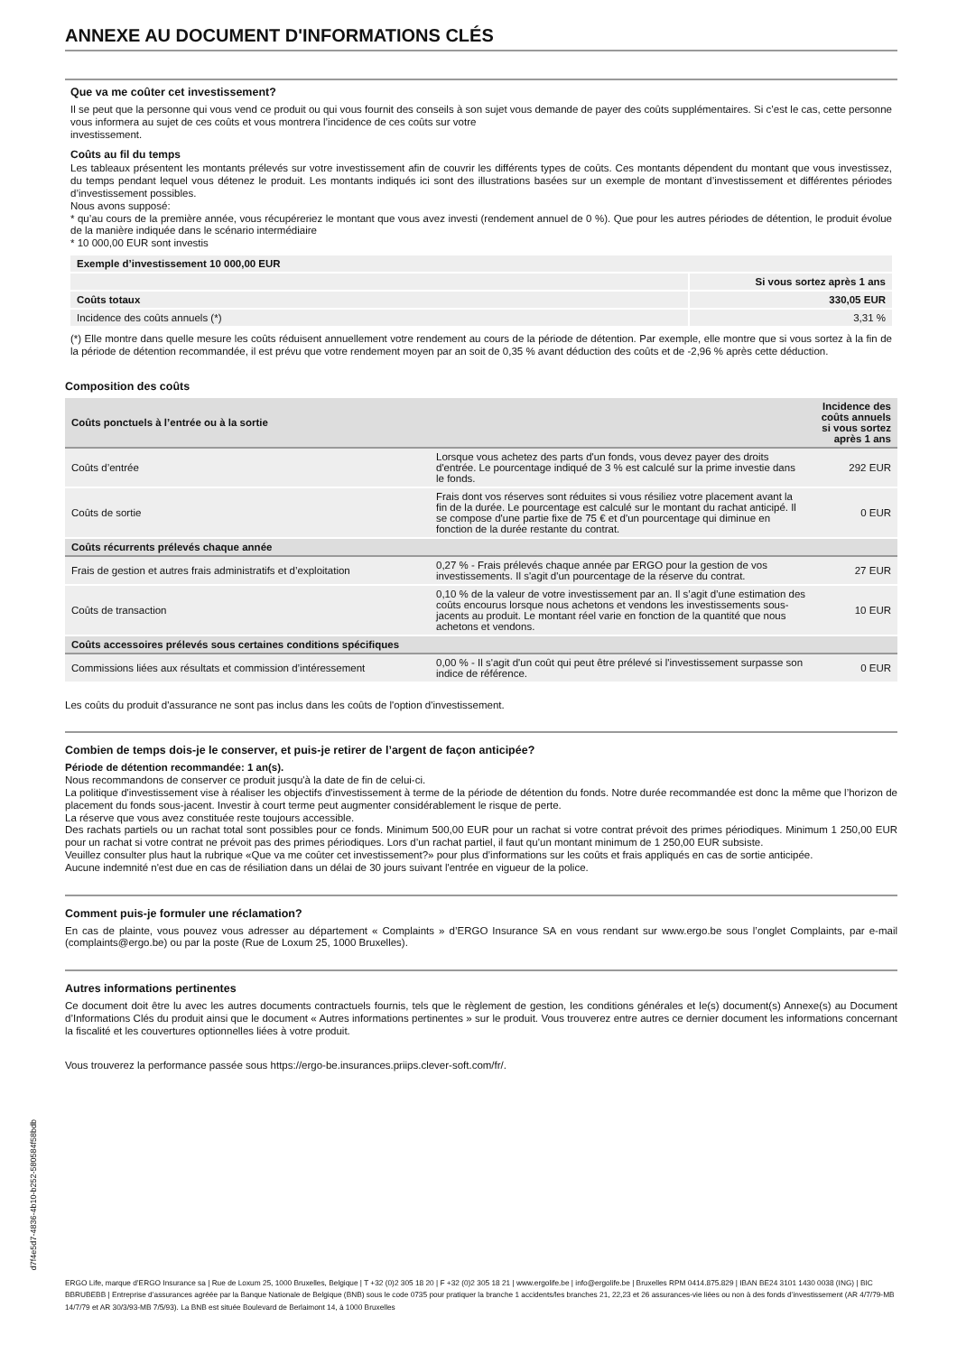ANNEXE AU DOCUMENT D'INFORMATIONS CLÉS
Que va me coûter cet investissement?
Il se peut que la personne qui vous vend ce produit ou qui vous fournit des conseils à son sujet vous demande de payer des coûts supplémentaires. Si c’est le cas, cette personne vous informera au sujet de ces coûts et vous montrera l’incidence de ces coûts sur votre
investissement.
Coûts au fil du temps
Les tableaux présentent les montants prélevés sur votre investissement afin de couvrir les différents types de coûts. Ces montants dépendent du montant que vous investissez, du temps pendant lequel vous détenez le produit. Les montants indiqués ici sont des illustrations basées sur un exemple de montant d’investissement et différentes périodes d’investissement possibles.
Nous avons supposé:
* qu’au cours de la première année, vous récupéreriez le montant que vous avez investi (rendement annuel de 0 %). Que pour les autres périodes de détention, le produit évolue de la manière indiquée dans le scénario intermédiaire
* 10 000,00 EUR sont investis
| Exemple d’investissement 10 000,00 EUR | |
| --- | --- |
| | Si vous sortez après 1 ans |
| Coûts totaux | 330,05 EUR |
| Incidence des coûts annuels (*) | 3,31 % |
(*) Elle montre dans quelle mesure les coûts réduisent annuellement votre rendement au cours de la période de détention. Par exemple, elle montre que si vous sortez à la fin de la période de détention recommandée, il est prévu que votre rendement moyen par an soit de 0,35 % avant déduction des coûts et de -2,96 % après cette déduction.
Composition des coûts
| Coûts ponctuels à l’entrée ou à la sortie | | | Incidence des coûts annuels si vous sortez après 1 ans |
| --- | --- | --- | --- |
| Coûts d’entrée | Lorsque vous achetez des parts d'un fonds, vous devez payer des droits d'entrée. Le pourcentage indiqué de 3 % est calculé sur la prime investie dans le fonds. | 292 EUR | |
| Coûts de sortie | Frais dont vos réserves sont réduites si vous résiliez votre placement avant la fin de la durée. Le pourcentage est calculé sur le montant du rachat anticipé. Il se compose d'une partie fixe de 75 € et d'un pourcentage qui diminue en fonction de la durée restante du contrat. | 0 EUR | |
| Coûts récurrents prélevés chaque année | | | |
| Frais de gestion et autres frais administratifs et d’exploitation | 0,27 % - Frais prélevés chaque année par ERGO pour la gestion de vos investissements. Il s'agit d'un pourcentage de la réserve du contrat. | 27 EUR | |
| Coûts de transaction | 0,10 % de la valeur de votre investissement par an. Il s’agit d’une estimation des coûts encourus lorsque nous achetons et vendons les investissements sous-jacents au produit. Le montant réel varie en fonction de la quantité que nous achetons et vendons. | 10 EUR | |
| Coûts accessoires prélevés sous certaines conditions spécifiques | | | |
| Commissions liées aux résultats et commission d’intéressement | 0,00 % - Il s'agit d'un coût qui peut être prélevé si l'investissement surpasse son indice de référence. | 0 EUR | |
Les coûts du produit d'assurance ne sont pas inclus dans les coûts de l'option d'investissement.
Combien de temps dois-je le conserver, et puis-je retirer de l’argent de façon anticipée?
Période de détention recommandée: 1 an(s).
Nous recommandons de conserver ce produit jusqu'à la date de fin de celui-ci.
La politique d'investissement vise à réaliser les objectifs d'investissement à terme de la période de détention du fonds. Notre durée recommandée est donc la même que l’horizon de placement du fonds sous-jacent. Investir à court terme peut augmenter considérablement le risque de perte.
La réserve que vous avez constituée reste toujours accessible.
Des rachats partiels ou un rachat total sont possibles pour ce fonds. Minimum 500,00 EUR pour un rachat si votre contrat prévoit des primes périodiques. Minimum 1 250,00 EUR pour un rachat si votre contrat ne prévoit pas des primes périodiques. Lors d’un rachat partiel, il faut qu’un montant minimum de 1 250,00 EUR subsiste.
Veuillez consulter plus haut la rubrique «Que va me coûter cet investissement?» pour plus d’informations sur les coûts et frais appliqués en cas de sortie anticipée.
Aucune indemnité n'est due en cas de résiliation dans un délai de 30 jours suivant l'entrée en vigueur de la police.
Comment puis-je formuler une réclamation?
En cas de plainte, vous pouvez vous adresser au département « Complaints » d’ERGO Insurance SA en vous rendant sur www.ergo.be sous l’onglet Complaints, par e-mail (complaints@ergo.be) ou par la poste (Rue de Loxum 25, 1000 Bruxelles).
Autres informations pertinentes
Ce document doit être lu avec les autres documents contractuels fournis, tels que le règlement de gestion, les conditions générales et le(s) document(s) Annexe(s) au Document d’Informations Clés du produit ainsi que le document « Autres informations pertinentes » sur le produit. Vous trouverez entre autres ce dernier document les informations concernant la fiscalité et les couvertures optionnelles liées à votre produit.
Vous trouverez la performance passée sous https://ergo-be.insurances.priips.clever-soft.com/fr/.
d7f4e5d7-4836-4b10-b252-580584f58bdb
ERGO Life, marque d’ERGO Insurance sa | Rue de Loxum 25, 1000 Bruxelles, Belgique | T +32 (0)2 305 18 20 | F +32 (0)2 305 18 21 | www.ergolife.be | info@ergolife.be | Bruxelles RPM 0414.875.829 | IBAN BE24 3101 1430 0038 (ING) | BIC BBRUBEBB | Entreprise d’assurances agréée par la Banque Nationale de Belgique (BNB) sous le code 0735 pour pratiquer la branche 1 accidents/les branches 21, 22,23 et 26 assurances-vie liées ou non à des fonds d’investissement (AR 4/7/79-MB 14/7/79 et AR 30/3/93-MB 7/5/93). La BNB est située Boulevard de Berlaimont 14, à 1000 Bruxelles